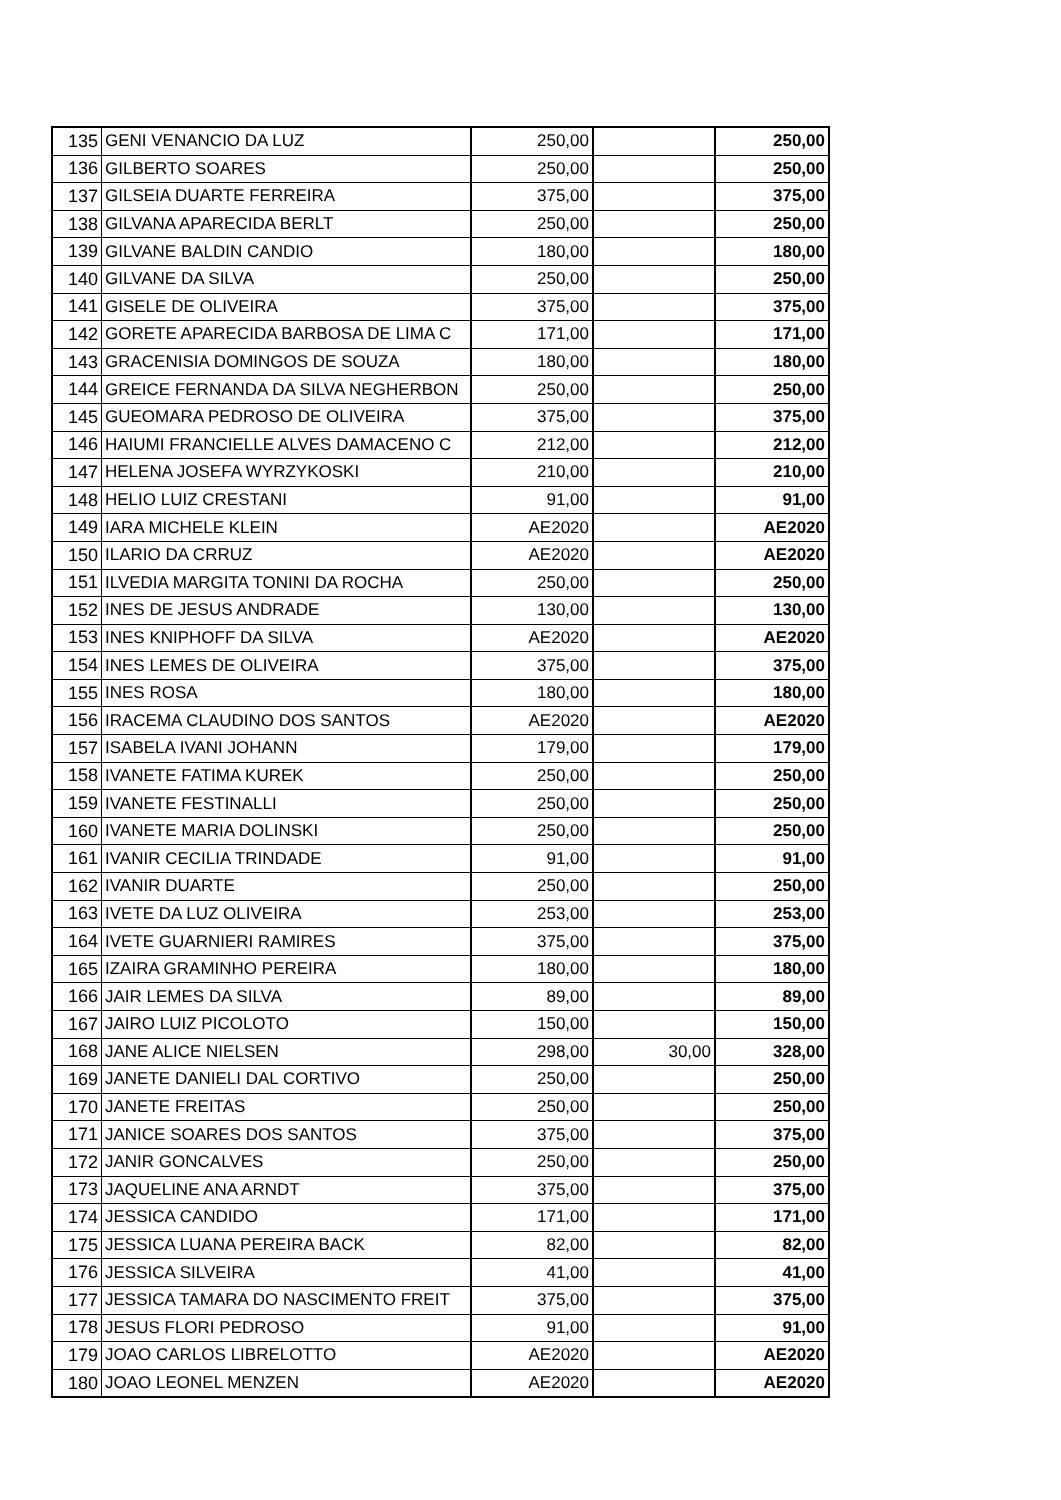| 135 | GENI VENANCIO DA LUZ | 250,00 | | 250,00 |
| 136 | GILBERTO SOARES | 250,00 | | 250,00 |
| 137 | GILSEIA DUARTE FERREIRA | 375,00 | | 375,00 |
| 138 | GILVANA APARECIDA BERLT | 250,00 | | 250,00 |
| 139 | GILVANE BALDIN CANDIO | 180,00 | | 180,00 |
| 140 | GILVANE DA SILVA | 250,00 | | 250,00 |
| 141 | GISELE DE OLIVEIRA | 375,00 | | 375,00 |
| 142 | GORETE APARECIDA BARBOSA DE LIMA C | 171,00 | | 171,00 |
| 143 | GRACENISIA DOMINGOS DE SOUZA | 180,00 | | 180,00 |
| 144 | GREICE FERNANDA DA SILVA NEGHERBON | 250,00 | | 250,00 |
| 145 | GUEOMARA PEDROSO DE OLIVEIRA | 375,00 | | 375,00 |
| 146 | HAIUMI FRANCIELLE ALVES DAMACENO C | 212,00 | | 212,00 |
| 147 | HELENA JOSEFA WYRZYKOSKI | 210,00 | | 210,00 |
| 148 | HELIO LUIZ CRESTANI | 91,00 | | 91,00 |
| 149 | IARA MICHELE KLEIN | AE2020 | | AE2020 |
| 150 | ILARIO DA CRRUZ | AE2020 | | AE2020 |
| 151 | ILVEDIA MARGITA TONINI DA ROCHA | 250,00 | | 250,00 |
| 152 | INES DE JESUS ANDRADE | 130,00 | | 130,00 |
| 153 | INES KNIPHOFF DA SILVA | AE2020 | | AE2020 |
| 154 | INES LEMES DE OLIVEIRA | 375,00 | | 375,00 |
| 155 | INES ROSA | 180,00 | | 180,00 |
| 156 | IRACEMA CLAUDINO DOS SANTOS | AE2020 | | AE2020 |
| 157 | ISABELA IVANI JOHANN | 179,00 | | 179,00 |
| 158 | IVANETE FATIMA KUREK | 250,00 | | 250,00 |
| 159 | IVANETE FESTINALLI | 250,00 | | 250,00 |
| 160 | IVANETE MARIA DOLINSKI | 250,00 | | 250,00 |
| 161 | IVANIR CECILIA TRINDADE | 91,00 | | 91,00 |
| 162 | IVANIR DUARTE | 250,00 | | 250,00 |
| 163 | IVETE DA LUZ OLIVEIRA | 253,00 | | 253,00 |
| 164 | IVETE GUARNIERI RAMIRES | 375,00 | | 375,00 |
| 165 | IZAIRA GRAMINHO PEREIRA | 180,00 | | 180,00 |
| 166 | JAIR LEMES DA SILVA | 89,00 | | 89,00 |
| 167 | JAIRO LUIZ PICOLOTO | 150,00 | | 150,00 |
| 168 | JANE ALICE NIELSEN | 298,00 | 30,00 | 328,00 |
| 169 | JANETE DANIELI DAL CORTIVO | 250,00 | | 250,00 |
| 170 | JANETE FREITAS | 250,00 | | 250,00 |
| 171 | JANICE SOARES DOS SANTOS | 375,00 | | 375,00 |
| 172 | JANIR GONCALVES | 250,00 | | 250,00 |
| 173 | JAQUELINE ANA ARNDT | 375,00 | | 375,00 |
| 174 | JESSICA CANDIDO | 171,00 | | 171,00 |
| 175 | JESSICA LUANA PEREIRA BACK | 82,00 | | 82,00 |
| 176 | JESSICA SILVEIRA | 41,00 | | 41,00 |
| 177 | JESSICA TAMARA DO NASCIMENTO FREIT | 375,00 | | 375,00 |
| 178 | JESUS FLORI PEDROSO | 91,00 | | 91,00 |
| 179 | JOAO CARLOS LIBRELOTTO | AE2020 | | AE2020 |
| 180 | JOAO LEONEL MENZEN | AE2020 | | AE2020 |